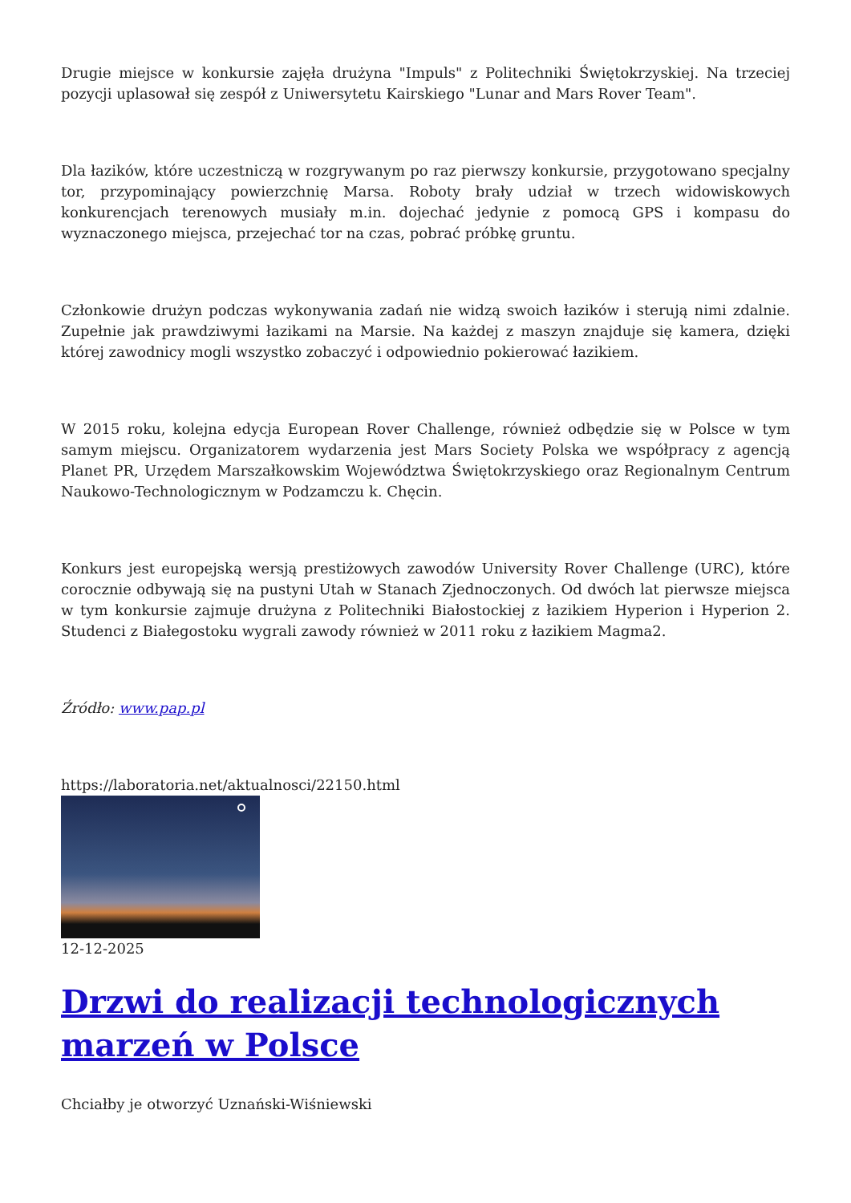Drugie miejsce w konkursie zajęła drużyna "Impuls" z Politechniki Świętokrzyskiej. Na trzeciej pozycji uplasował się zespół z Uniwersytetu Kairskiego "Lunar and Mars Rover Team".
Dla łazików, które uczestniczą w rozgrywanym po raz pierwszy konkursie, przygotowano specjalny tor, przypominający powierzchnię Marsa. Roboty brały udział w trzech widowiskowych konkurencjach terenowych musiały m.in. dojechać jedynie z pomocą GPS i kompasu do wyznaczonego miejsca, przejechać tor na czas, pobrać próbkę gruntu.
Członkowie drużyn podczas wykonywania zadań nie widzą swoich łazików i sterują nimi zdalnie. Zupełnie jak prawdziwymi łazikami na Marsie. Na każdej z maszyn znajduje się kamera, dzięki której zawodnicy mogli wszystko zobaczyć i odpowiednio pokierować łazikiem.
W 2015 roku, kolejna edycja European Rover Challenge, również odbędzie się w Polsce w tym samym miejscu. Organizatorem wydarzenia jest Mars Society Polska we współpracy z agencją Planet PR, Urzędem Marszałkowskim Województwa Świętokrzyskiego oraz Regionalnym Centrum Naukowo-Technologicznym w Podzamczu k. Chęcin.
Konkurs jest europejską wersją prestiżowych zawodów University Rover Challenge (URC), które corocznie odbywają się na pustyni Utah w Stanach Zjednoczonych. Od dwóch lat pierwsze miejsca w tym konkursie zajmuje drużyna z Politechniki Białostockiej z łazikiem Hyperion i Hyperion 2. Studenci z Białegostoku wygrali zawody również w 2011 roku z łazikiem Magma2.
Źródło: www.pap.pl
https://laboratoria.net/aktualnosci/22150.html
12-12-2025
Drzwi do realizacji technologicznych marzeń w Polsce
Chciałby je otworzyć Uznański-Wiśniewski